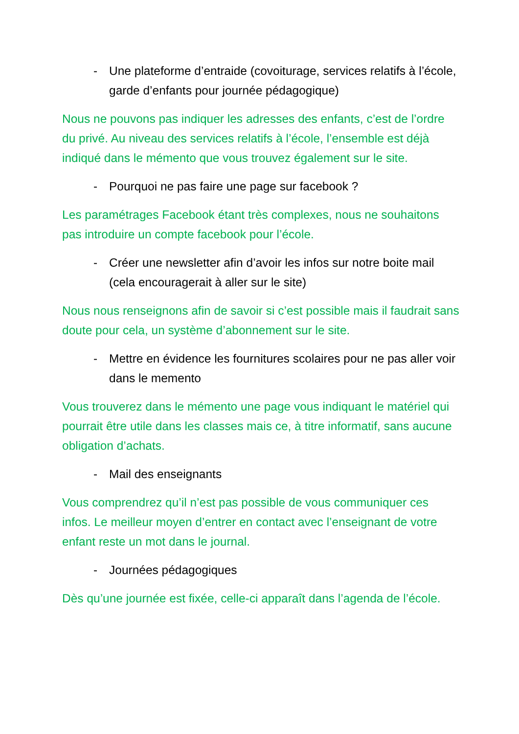- Une plateforme d’entraide (covoiturage, services relatifs à l’école, garde d’enfants pour journée pédagogique)
Nous ne pouvons pas indiquer les adresses des enfants, c’est de l’ordre du privé. Au niveau des services relatifs à l’école, l’ensemble est déjà indiqué dans le mémento que vous trouvez également sur le site.
- Pourquoi ne pas faire une page sur facebook ?
Les paramétrages Facebook étant très complexes, nous ne souhaitons pas introduire un compte facebook pour l’école.
- Créer une newsletter afin d’avoir les infos sur notre boite mail (cela encouragerait à aller sur le site)
Nous nous renseignons afin de savoir si c’est possible mais il faudrait sans doute pour cela, un système d’abonnement sur le site.
- Mettre en évidence les fournitures scolaires pour ne pas aller voir dans le memento
Vous trouverez dans le mémento une page vous indiquant le matériel qui pourrait être utile dans les classes mais ce, à titre informatif, sans aucune obligation d’achats.
- Mail des enseignants
Vous comprendrez qu’il n’est pas possible de vous communiquer ces infos. Le meilleur moyen d’entrer en contact avec l’enseignant de votre enfant reste un mot dans le journal.
- Journées pédagogiques
Dès qu’une journée est fixée, celle-ci apparaît dans l’agenda de l’école.